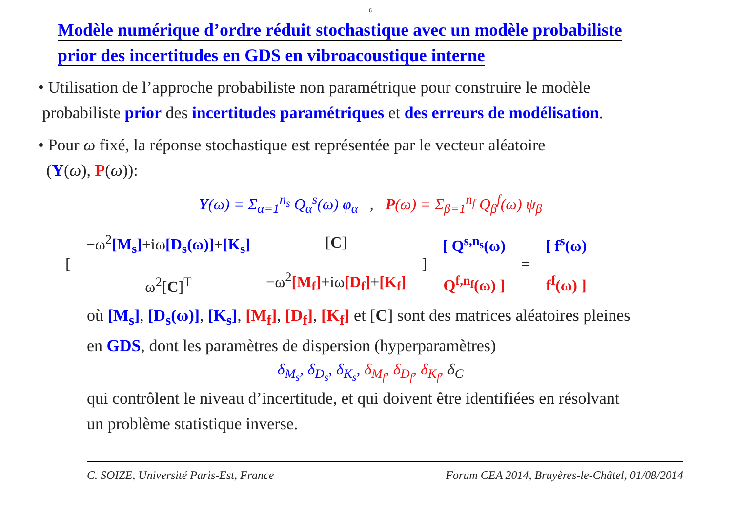6
Modèle numérique d’ordre réduit stochastique avec un modèle probabiliste
prior des incertitudes en GDS en vibroacoustique interne
• Utilisation de l’approche probabiliste non paramétrique pour construire le modèle
probabiliste prior des incertitudes paramétriques et des erreurs de modélisation.
• Pour ω fixé, la réponse stochastique est représentée par le vecteur aléatoire
(Y(ω), P(ω)):
Y(ω) = Σ<sub>α=1</sub><sup>n<sub>s</sub></sup> Q<sub>α</sub><sup>s</sup>(ω) φ<sub>α</sub> , P(ω) = Σ<sub>β=1</sub><sup>n<sub>f</sub></sup> Q<sub>β</sub><sup>f</sup>(ω) ψ<sub>β</sub>
| [ | −ω<sup>2</sup> [M<sub>s</sub>] +iω [D<sub>s</sub>(ω)] + [K<sub>s</sub>] ω<sup>2</sup>[ C ]<sup>T</sup> | [ C ] −ω<sup>2</sup> [M<sub>f</sub>] +iω [D<sub>f</sub>] + [K<sub>f</sub>] | ] | [ Q<sup>s,n<sub>s</sub></sup>(ω) Q<sup>f,n<sub>f</sub></sup>(ω) ] | = | [ f<sup>s</sup>(ω) f<sup>f</sup>(ω) ] |
où [M<sub>s</sub>], [D<sub>s</sub>(ω)], [K<sub>s</sub>], [M<sub>f</sub>], [D<sub>f</sub>], [K<sub>f</sub>] et [C] sont des matrices aléatoires pleines
en GDS, dont les paramètres de dispersion (hyperparamètres)
δ<sub>M<sub>s</sub></sub>, δ<sub>D<sub>s</sub></sub>, δ<sub>K<sub>s</sub></sub>, δ<sub>M<sub>f</sub></sub>, δ<sub>D<sub>f</sub></sub>, δ<sub>K<sub>f</sub></sub>, δ<sub>C</sub>
qui contrôlent le niveau d’incertitude, et qui doivent être identifiées en résolvant
un problème statistique inverse.
C. SOIZE, Université Paris-Est, France Forum CEA 2014, Bruyères-le-Châtel, 01/08/2014